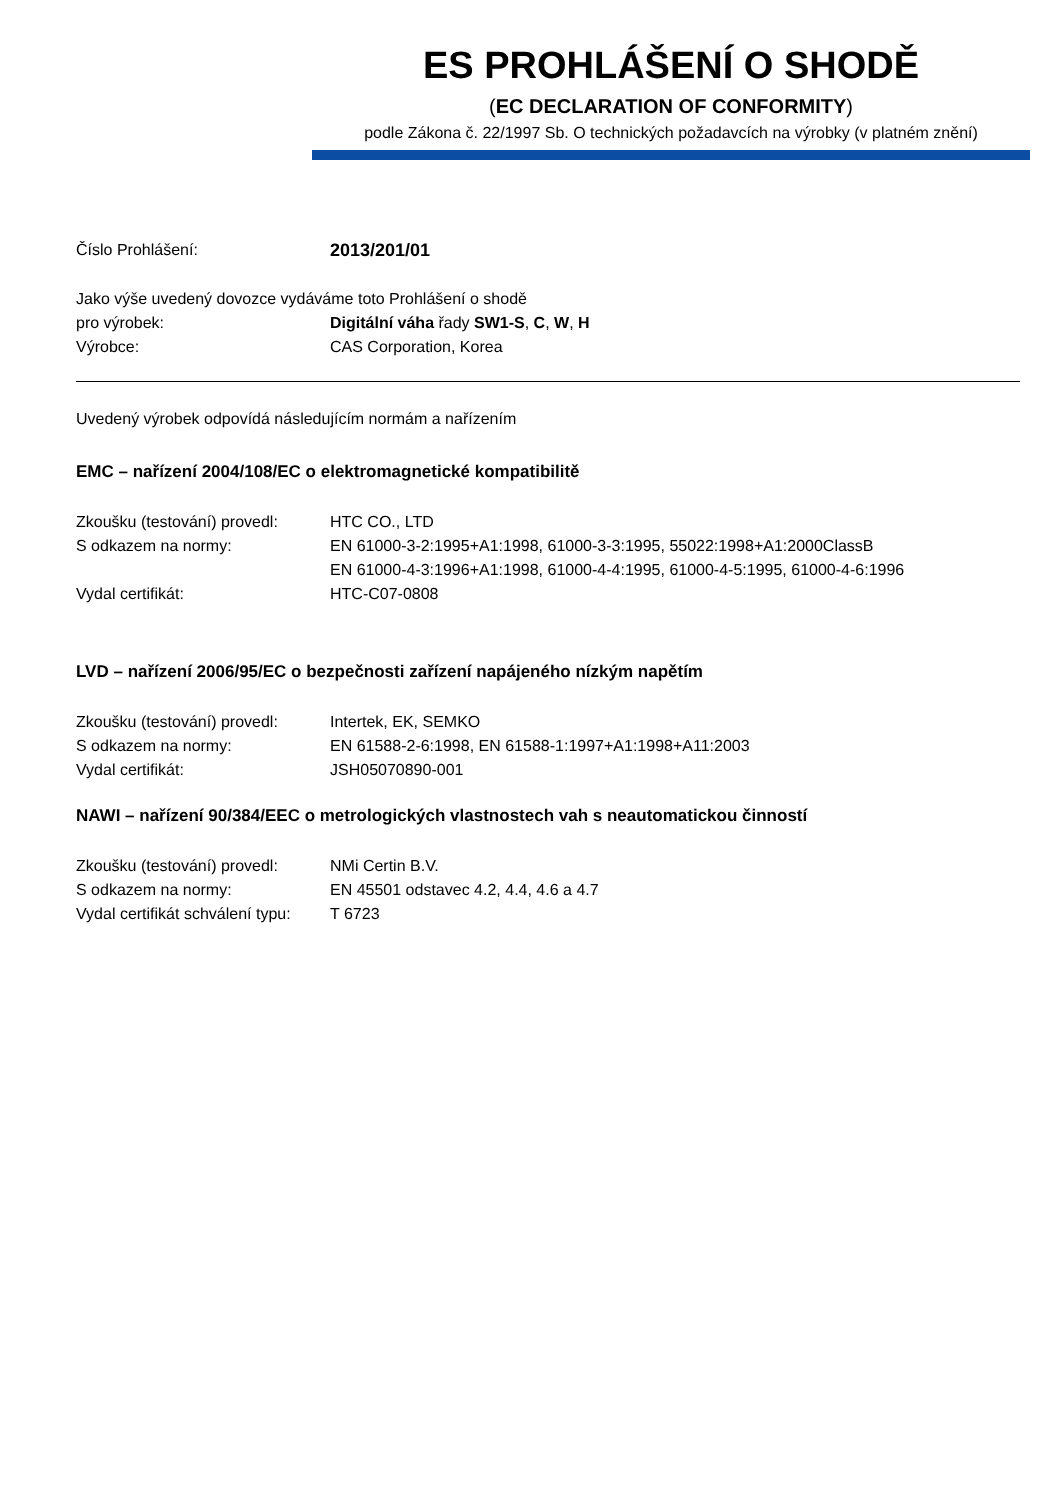ES PROHLÁŠENÍ O SHODĚ
(EC DECLARATION OF CONFORMITY)
podle Zákona č. 22/1997 Sb. O technických požadavcích na výrobky (v platném znění)
Číslo Prohlášení: 2013/201/01
Jako výše uvedený dovozce vydáváme toto Prohlášení o shodě
pro výrobek: Digitální váha řady SW1-S, C, W, H
Výrobce: CAS Corporation, Korea
Uvedený výrobek odpovídá následujícím normám a nařízením
EMC – nařízení 2004/108/EC o elektromagnetické kompatibilitě
Zkoušku (testování) provedl:
HTC CO., LTD
S odkazem na normy: EN 61000-3-2:1995+A1:1998, 61000-3-3:1995, 55022:1998+A1:2000ClassB
EN 61000-4-3:1996+A1:1998, 61000-4-4:1995, 61000-4-5:1995, 61000-4-6:1996
Vydal certifikát: HTC-C07-0808
LVD – nařízení 2006/95/EC o bezpečnosti zařízení napájeného nízkým napětím
Zkoušku (testování) provedl:
Intertek, EK, SEMKO
S odkazem na normy: EN 61588-2-6:1998, EN 61588-1:1997+A1:1998+A11:2003
Vydal certifikát: JSH05070890-001
NAWI – nařízení 90/384/EEC o metrologických vlastnostech vah s neautomatickou činností
Zkoušku (testování) provedl:
NMi Certin B.V.
S odkazem na normy: EN 45501 odstavec 4.2, 4.4, 4.6 a 4.7
Vydal certifikát schválení typu:
T 6723